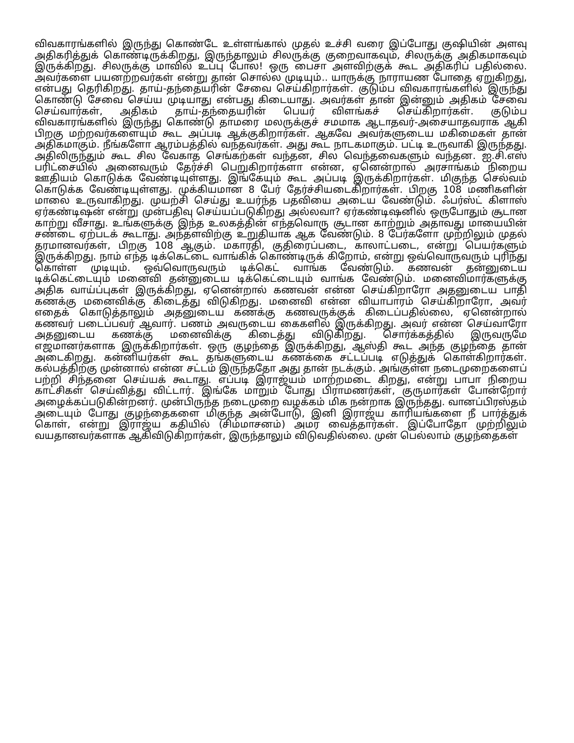விவகாரங்களில் இருந்து கொண்டே உள்ளங்கால் முதல் உச்சி வரை இப்போது குஷியின் அளவு அதிகரித்துக் கொண்டிருக்கிறது, இருந்தாலும் சிலருக்கு குறைவாகவும், சிலருக்கு அதிகமாகவும் இருக்கிறது. சிலருக்கு மாவில் உப்பு போல! ஒரு பைசா அளவிற்குக் கூட அதிகரிப் பதில்லை. அவர்களை பயனற்றவர்கள் என்று தான் சொல்ல முடியும்.. யாருக்கு நாராயண போதை ஏறுகிறது, என்பது தெரிகிறது. தாய்-தந்தையரின் சேவை செய்கிறார்கள். குடும்ப விவகாரங்களில் இருந்து கொண்டு சேவை செய்ய முடியாது என்பது கிடையாது. அவர்கள் தான் இன்னும் அதிகம் சேவை செய்வார்கள், அதிகம் தாய்-தந்தையரின் பெயர் விளங்கச் செய்கிறார்கள். குடும்ப விவகாரங்களில் இருந்து கொண்டு தாமரை மலருக்குச் சமமாக ஆடாதவர்-அசையாதவராக ஆகி பிறகு மற்றவர்களையும் கூட அப்படி ஆக்குகிறார்கள். ஆகவே அவர்களுடைய மகிமைகள் தான் அதிகமாகும். நீங்களோ ஆரம்பத்தில் வந்தவர்கள். அது கூட நாடகமாகும். பட்டி உருவாகி இருந்தது. அதிலிருந்தும் கூட சில வேகாத செங்கற்கள் வந்தன, சில வெந்தவைகளும் வந்தன. ஐ.சி.எஸ் பரிட்சையில் அனைவரும் தேர்ச்சி பெறுகிறார்களா என்ன, ஏனென்றால் அரசாங்கம் நிறைய ஊதியம் கொடுக்க வேண்டியுள்ளது. இங்கேயும் கூட அப்படி இருக்கிறார்கள். மிகுந்த செல்வம் கொடுக்க வேண்டியுள்ளது. முக்கியமான 8 பேர் தேர்ச்சியடைகிறார்கள். பிறகு 108 மணிகளின் மாலை உருவாகிறது. முயற்சி செய்து உயர்ந்த பதவியை அடைய வேண்டும். ஃபர்ஸ்ட் கிளாஸ் ஏர்கண்டிஷன் என்று முன்பதிவு செய்யப்படுகிறது அல்லவா? ஏர்கண்டிஷனில் ஒருபோதும் சூடான காற்று வீசாது. உங்களுக்கு இந்த உலகத்தின் எந்தவொரு சூடான காற்றும் அதாவது மாயையின் சண்டை ஏற்படக் கூடாது. அந்தளவிற்கு உறுதியாக ஆக வேண்டும். 8 பேர்களோ முற்றிலும் முதல் தரமானவர்கள், பிறகு 108 ஆகும். மகாரதி, குதிரைப்படை, காலாட்படை, என்று பெயர்களும் இருக்கிறது. நாம் எந்த டிக்கெட்டை வாங்கிக் கொண்டிருக் கிறோம், என்று ஒவ்வொருவரும் புரிந்து கொள்ள முடியும். ஒவ்வொருவரும் டிக்கெட் வாங்க வேண்டும். கணவன் தன்னுடைய டிக்கெட்டையும் மனைவி தன்னுடைய டிக்கெட்டையும் வாங்க வேண்டும். மனைவிமார்களுக்கு அதிக வாய்ப்புகள் இருக்கிறது, ஏனென்றால் கணவன் என்ன செய்கிறாரோ அதனுடைய பாதி கணக்கு மனைவிக்கு கிடைத்து விடுகிறது. மனைவி என்ன வியாபாரம் செய்கிறாரோ, அவர் எதைக் கொடுத்தாலும் அதனுடைய கணக்கு கணவருக்குக் கிடைப்பதில்லை, ஏனென்றால் கணவர் படைப்பவர் ஆவார். பணம் அவருடைய கைகளில் இருக்கிறது. அவர் என்ன செய்வாரோ அதனுடைய கணக்கு மனைவிக்கு கிடைத்து விடுகிறது. சொர்க்கத்தில் இருவருமே எஜமானர்களாக இருக்கிறார்கள். ஒரு குழந்தை இருக்கிறது, ஆஸ்தி கூட அந்த குழந்தை தான் அடைகிறது. கன்னியர்கள் கூட தங்களுடைய கணக்கை சட்டப்படி எடுத்துக் கொள்கிறார்கள். கல்பத்திற்கு முன்னால் என்ன சட்டம் இருந்ததோ அது தான் நடக்கும். அங்குள்ள நடைமுறைகளைப் பற்றி சிந்தனை செய்யக் கூடாது. எப்படி இராஜ்யம் மாற்றமடை கிறது, என்று பாபா நிறைய காட்சிகள் செய்வித்து விட்டார். இங்கே மாறும் போது பிராமணர்கள், குருமார்கள் போன்றோர் அழைக்கப்படுகின்றனர். முன்பிருந்த நடைமுறை வழக்கம் மிக நன்றாக இருந்தது. வானப்பிரஸ்தம் அடையும் போது குழந்தைகளை மிகுந்த அன்போடு, இனி இராஜ்ய காரியங்களை நீ பார்த்துக் கொள், என்று இராஜ்ய கதியில் (சிம்மாசனம்) அமர வைத்தார்கள். இப்போதோ முற்றிலும் வயதானவர்களாக ஆகிவிடுகிறார்கள், இருந்தாலும் விடுவதில்லை. முன் பெல்லாம் குழந்தைகள்